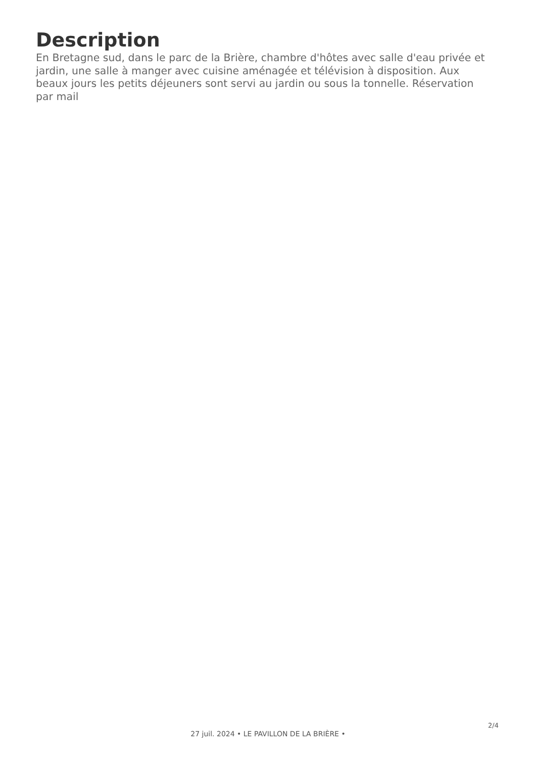Description
En Bretagne sud, dans le parc de la Brière, chambre d'hôtes avec salle d'eau privée et jardin, une salle à manger avec cuisine aménagée et télévision à disposition. Aux beaux jours les petits déjeuners sont servi au jardin ou sous la tonnelle. Réservation par mail
2/4
27 juil. 2024 • LE PAVILLON DE LA BRIÈRE •